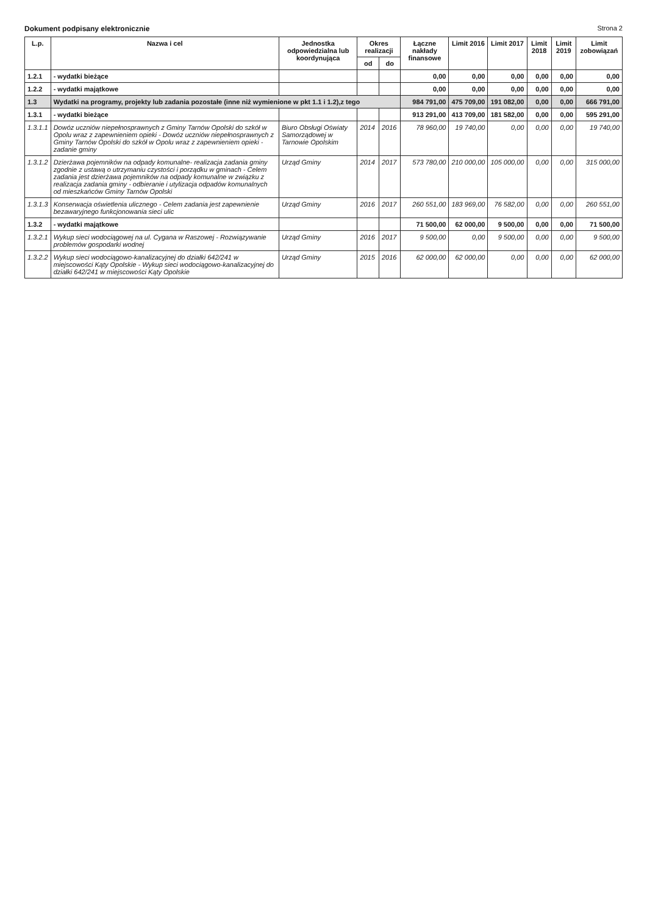Dokument podpisany elektronicznie Strona 2
| L.p. | Nazwa i cel | Jednostka odpowiedzialna lub koordynująca | Okres realizacji | | Łączne nakłady finansowe | Limit 2016 | Limit 2017 | Limit 2018 | Limit 2019 | Limit zobowiązań |
| --- | --- | --- | --- | --- | --- | --- | --- | --- | --- | --- |
| | | | od | do | | | | | | |
| 1.2.1 | - wydatki bieżące | | | | 0,00 | 0,00 | 0,00 | 0,00 | 0,00 | 0,00 |
| 1.2.2 | - wydatki majątkowe | | | | 0,00 | 0,00 | 0,00 | 0,00 | 0,00 | 0,00 |
| 1.3 | Wydatki na programy, projekty lub zadania pozostałe (inne niż wymienione w pkt 1.1 i 1.2),z tego | | | | 984 791,00 | 475 709,00 | 191 082,00 | 0,00 | 0,00 | 666 791,00 |
| 1.3.1 | - wydatki bieżące | | | | 913 291,00 | 413 709,00 | 181 582,00 | 0,00 | 0,00 | 595 291,00 |
| 1.3.1.1 | Dowóz uczniów niepełnosprawnych z Gminy Tarnów Opolski do szkół w Opolu wraz z zapewnieniem opieki - Dowóz uczniów niepełnosprawnych z Gminy Tarnów Opolski do szkół w Opolu wraz z zapewnieniem opieki -zadanie gminy | Biuro Obsługi Oświaty Samorządowej w Tarnowie Opolskim | 2014 | 2016 | 78 960,00 | 19 740,00 | 0,00 | 0,00 | 0,00 | 19 740,00 |
| 1.3.1.2 | Dzierżawa pojemników na odpady komunalne- realizacja zadania gminy zgodnie z ustawą o utrzymaniu czystości i porządku w gminach - Celem zadania jest dzierżawa pojemników na odpady komunalne w związku z realizacja zadania gminy - odbieranie i utylizacja odpadów komunalnych od mieszkańców Gminy Tarnów Opolski | Urząd Gminy | 2014 | 2017 | 573 780,00 | 210 000,00 | 105 000,00 | 0,00 | 0,00 | 315 000,00 |
| 1.3.1.3 | Konserwacja oświetlenia ulicznego - Celem zadania jest zapewnienie bezawaryjnego funkcjonowania sieci ulic | Urząd Gminy | 2016 | 2017 | 260 551,00 | 183 969,00 | 76 582,00 | 0,00 | 0,00 | 260 551,00 |
| 1.3.2 | - wydatki majątkowe | | | | 71 500,00 | 62 000,00 | 9 500,00 | 0,00 | 0,00 | 71 500,00 |
| 1.3.2.1 | Wykup sieci wodociągowej na ul. Cygana w Raszowej - Rozwiązywanie problemów gospodarki wodnej | Urząd Gminy | 2016 | 2017 | 9 500,00 | 0,00 | 9 500,00 | 0,00 | 0,00 | 9 500,00 |
| 1.3.2.2 | Wykup sieci wodociągowo-kanalizacyjnej do działki 642/241 w miejscowości Kąty Opolskie - Wykup sieci wodociągowo-kanalizacyjnej do działki 642/241 w miejscowości Kąty Opolskie | Urząd Gminy | 2015 | 2016 | 62 000,00 | 62 000,00 | 0,00 | 0,00 | 0,00 | 62 000,00 |